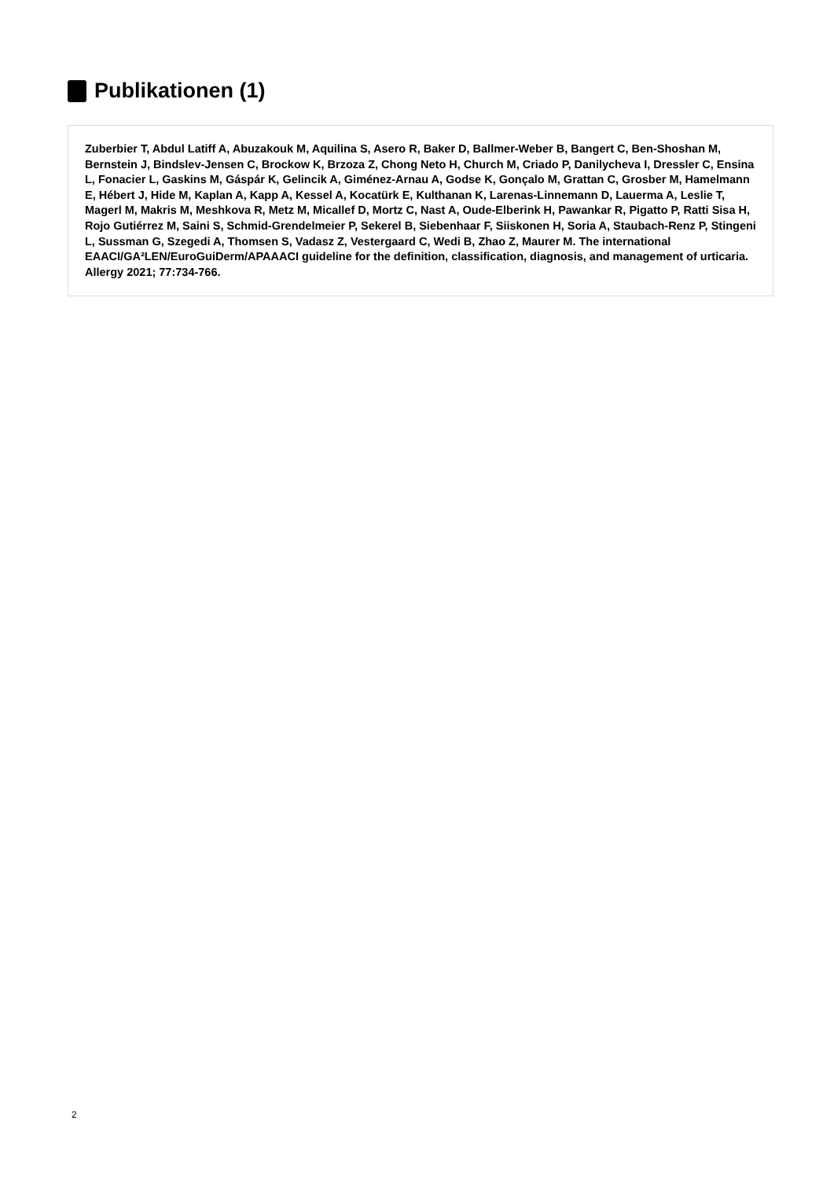Publikationen (1)
Zuberbier T, Abdul Latiff A, Abuzakouk M, Aquilina S, Asero R, Baker D, Ballmer-Weber B, Bangert C, Ben-Shoshan M, Bernstein J, Bindslev-Jensen C, Brockow K, Brzoza Z, Chong Neto H, Church M, Criado P, Danilycheva I, Dressler C, Ensina L, Fonacier L, Gaskins M, Gáspár K, Gelincik A, Giménez-Arnau A, Godse K, Gonçalo M, Grattan C, Grosber M, Hamelmann E, Hébert J, Hide M, Kaplan A, Kapp A, Kessel A, Kocatürk E, Kulthanan K, Larenas-Linnemann D, Lauerma A, Leslie T, Magerl M, Makris M, Meshkova R, Metz M, Micallef D, Mortz C, Nast A, Oude-Elberink H, Pawankar R, Pigatto P, Ratti Sisa H, Rojo Gutiérrez M, Saini S, Schmid-Grendelmeier P, Sekerel B, Siebenhaar F, Siiskonen H, Soria A, Staubach-Renz P, Stingeni L, Sussman G, Szegedi A, Thomsen S, Vadasz Z, Vestergaard C, Wedi B, Zhao Z, Maurer M. The international EAACI/GA²LEN/EuroGuiDerm/APAAACI guideline for the definition, classification, diagnosis, and management of urticaria. Allergy 2021; 77:734-766.
2